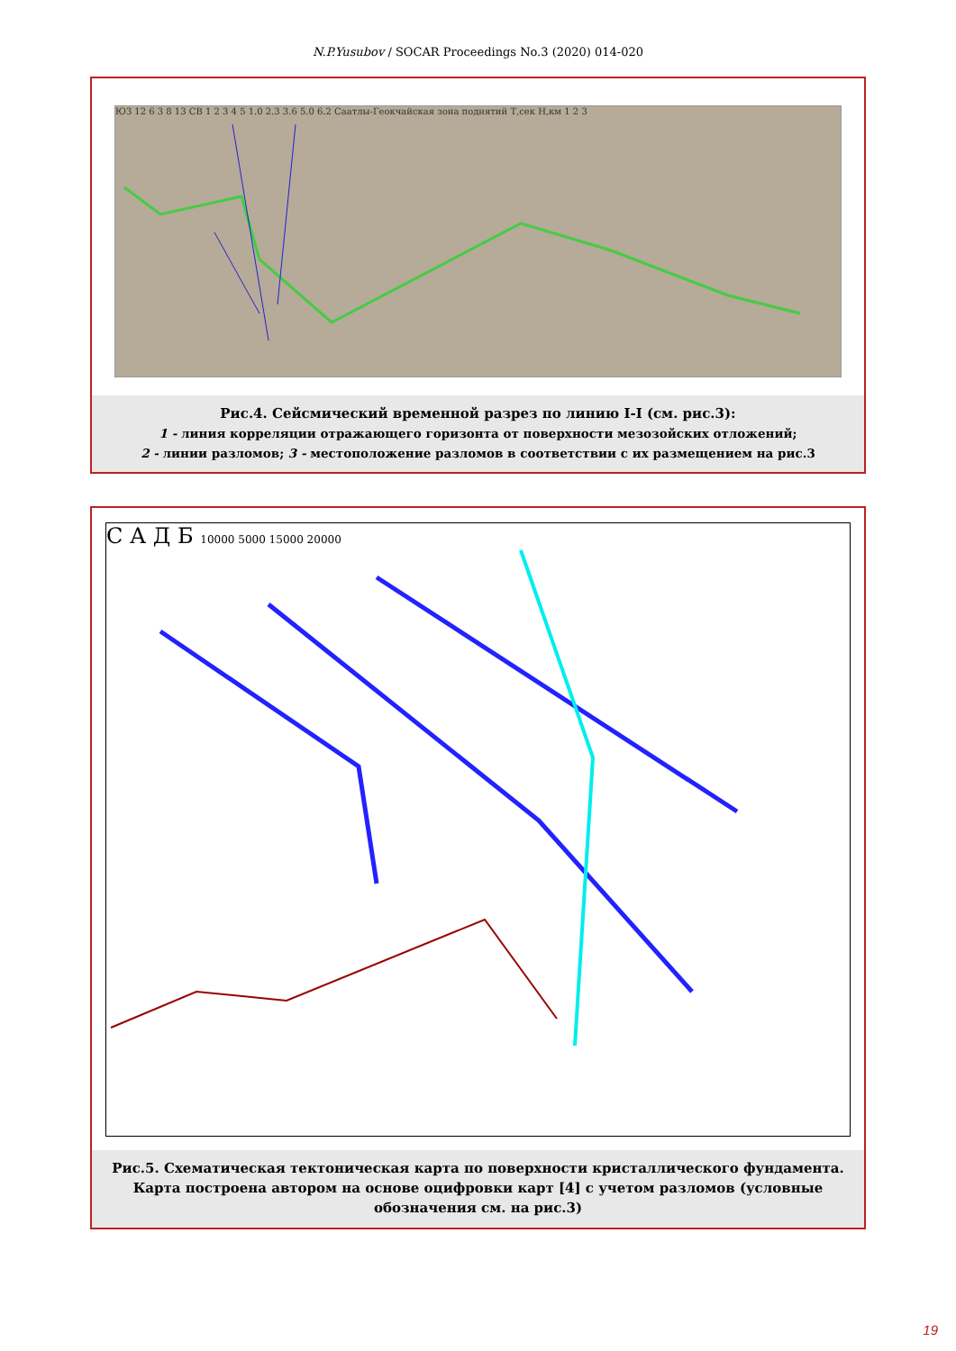N.P.Yusubov / SOCAR Proceedings No.3 (2020) 014-020
ЮЗ 12 6 3 8 13 СВ 1 2 3 4 5 1.0 2.3 3.6 5.0 6.2 Саатлы-Геокчайская зона поднятий Т,сек Н,км 1 2 3
Рис.4. Сейсмический временной разрез по линию I-I (см. рис.3):
1 - линия корреляции отражающего горизонта от поверхности мезозойских отложений;
2 - линии разломов; 3 - местоположение разломов в соответствии с их размещением на рис.3
С А Д Б 10000 5000 15000 20000
Рис.5. Схематическая тектоническая карта по поверхности кристаллического фундамента. Карта построена автором на основе оцифровки карт [4] с учетом разломов (условные обозначения см. на рис.3)
19